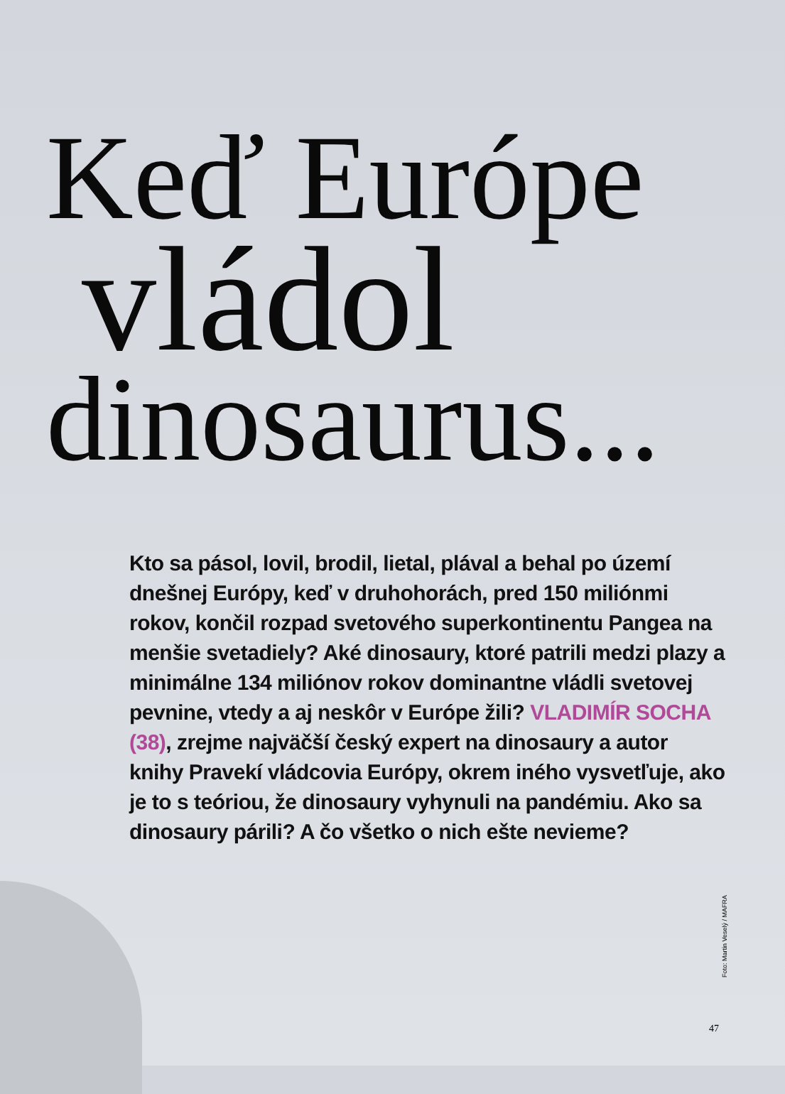Keď Európe
vládol
dinosaurus...
Kto sa pásol, lovil, brodil, lietal, plával a behal po území dnešnej Európy, keď v druhohorách, pred 150 miliónmi rokov, končil rozpad svetového superkontinentu Pangea na menšie svetadiely? Aké dinosaury, ktoré patrili medzi plazy a minimálne 134 miliónov rokov dominantne vládli svetovej pevnine, vtedy a aj neskôr v Európe žili? VLADIMÍR SOCHA (38), zrejme najväčší český expert na dinosaury a autor knihy Pravekí vládcovia Európy, okrem iného vysvetľuje, ako je to s teóriou, že dinosaury vyhynuli na pandémiu. Ako sa dinosaury párili? A čo všetko o nich ešte nevieme?
Foto: Martin Veselý / MAFRA
47